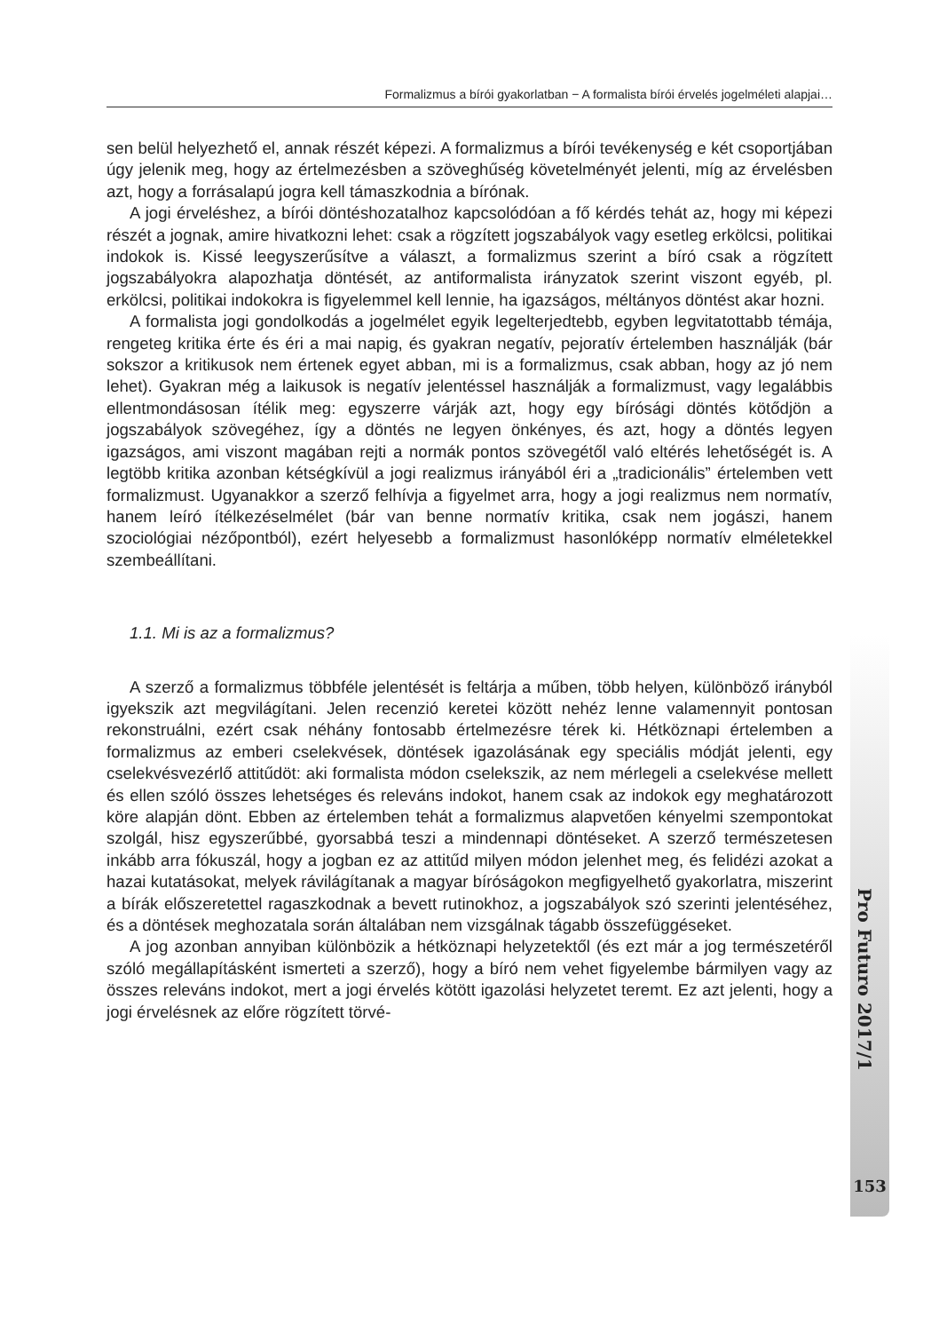Formalizmus a bírói gyakorlatban − A formalista bírói érvelés jogelméleti alapjai…
sen belül helyezhető el, annak részét képezi. A formalizmus a bírói tevékenység e két csoportjában úgy jelenik meg, hogy az értelmezésben a szöveghűség követelményét jelenti, míg az érvelésben azt, hogy a forrásalapú jogra kell támaszkodnia a bírónak.
A jogi érveléshez, a bírói döntéshozatalhoz kapcsolódóan a fő kérdés tehát az, hogy mi képezi részét a jognak, amire hivatkozni lehet: csak a rögzített jogszabályok vagy esetleg erkölcsi, politikai indokok is. Kissé leegyszerűsítve a választ, a formalizmus szerint a bíró csak a rögzített jogszabályokra alapozhatja döntését, az antiformalista irányzatok szerint viszont egyéb, pl. erkölcsi, politikai indokokra is figyelemmel kell lennie, ha igazságos, méltányos döntést akar hozni.
A formalista jogi gondolkodás a jogelmélet egyik legelterjedtebb, egyben legvitatottabb témája, rengeteg kritika érte és éri a mai napig, és gyakran negatív, pejoratív értelemben használják (bár sokszor a kritikusok nem értenek egyet abban, mi is a formalizmus, csak abban, hogy az jó nem lehet). Gyakran még a laikusok is negatív jelentéssel használják a formalizmust, vagy legalábbis ellentmondásosan ítélik meg: egyszerre várják azt, hogy egy bírósági döntés kötődjön a jogszabályok szövegéhez, így a döntés ne legyen önkényes, és azt, hogy a döntés legyen igazságos, ami viszont magában rejti a normák pontos szövegétől való eltérés lehetőségét is. A legtöbb kritika azonban kétségkívül a jogi realizmus irányából éri a „tradicionális” értelemben vett formalizmust. Ugyanakkor a szerző felhívja a figyelmet arra, hogy a jogi realizmus nem normatív, hanem leíró ítélkezéselmélet (bár van benne normatív kritika, csak nem jogászi, hanem szociológiai nézőpontból), ezért helyesebb a formalizmust hasonlóképp normatív elméletekkel szembeállítani.
1.1. Mi is az a formalizmus?
A szerző a formalizmus többféle jelentését is feltárja a műben, több helyen, különböző irányból igyekszik azt megvilágítani. Jelen recenzió keretei között nehéz lenne valamennyit pontosan rekonstruálni, ezért csak néhány fontosabb értelmezésre térek ki. Hétköznapi értelemben a formalizmus az emberi cselekvések, döntések igazolásának egy speciális módját jelenti, egy cselekvésvezérlő attitűdöt: aki formalista módon cselekszik, az nem mérlegeli a cselekvése mellett és ellen szóló összes lehetséges és releváns indokot, hanem csak az indokok egy meghatározott köre alapján dönt. Ebben az értelemben tehát a formalizmus alapvetően kényelmi szempontokat szolgál, hisz egyszerűbbé, gyorsabbá teszi a mindennapi döntéseket. A szerző természetesen inkább arra fókuszál, hogy a jogban ez az attitűd milyen módon jelenhet meg, és felidézi azokat a hazai kutatásokat, melyek rávilágítanak a magyar bíróságokon megfigyelhető gyakorlatra, miszerint a bírák előszeretettel ragaszkodnak a bevett rutinokhoz, a jogszabályok szó szerinti jelentéséhez, és a döntések meghozatala során általában nem vizsgálnak tágabb összefüggéseket.
A jog azonban annyiban különbözik a hétköznapi helyzetektől (és ezt már a jog természetéről szóló megállapításként ismerteti a szerző), hogy a bíró nem vehet figyelembe bármilyen vagy az összes releváns indokot, mert a jogi érvelés kötött igazolási helyzetet teremt. Ez azt jelenti, hogy a jogi érvelésnek az előre rögzített törvé-
Pro Futuro 2017/1
153